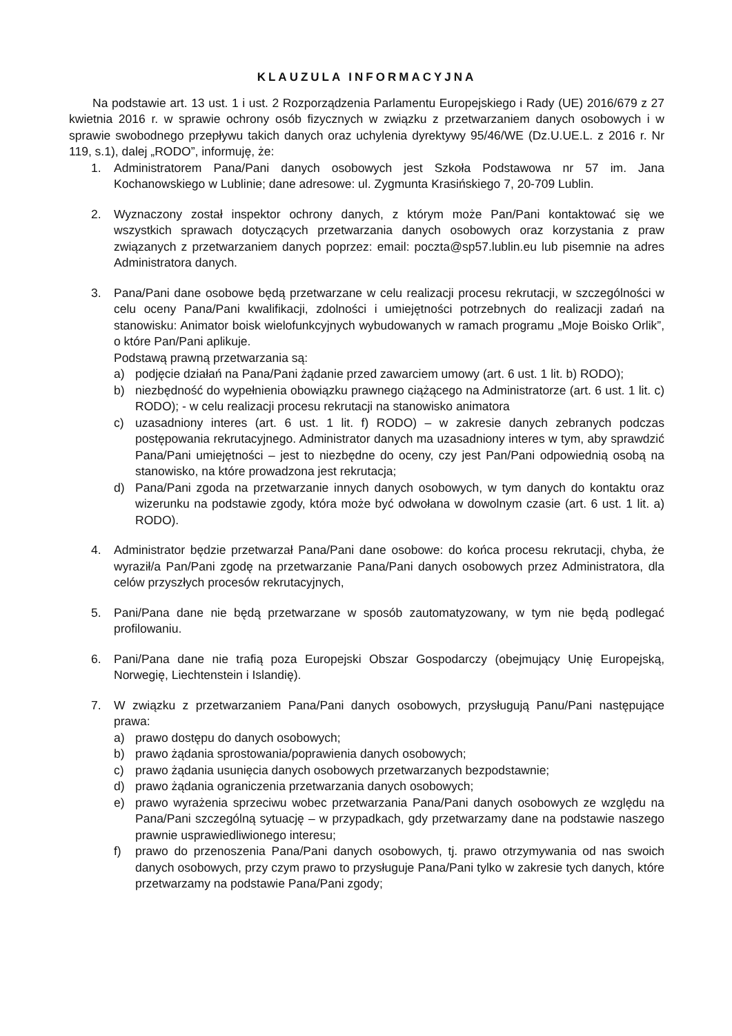KLAUZULA INFORMACYJNA
Na podstawie art. 13 ust. 1 i ust. 2 Rozporządzenia Parlamentu Europejskiego i Rady (UE) 2016/679 z 27 kwietnia 2016 r. w sprawie ochrony osób fizycznych w związku z przetwarzaniem danych osobowych i w sprawie swobodnego przepływu takich danych oraz uchylenia dyrektywy 95/46/WE (Dz.U.UE.L. z 2016 r. Nr 119, s.1), dalej „RODO”, informuję, że:
1. Administratorem Pana/Pani danych osobowych jest Szkoła Podstawowa nr 57 im. Jana Kochanowskiego w Lublinie; dane adresowe: ul. Zygmunta Krasińskiego 7, 20-709 Lublin.
2. Wyznaczony został inspektor ochrony danych, z którym może Pan/Pani kontaktować się we wszystkich sprawach dotyczących przetwarzania danych osobowych oraz korzystania z praw związanych z przetwarzaniem danych poprzez: email: poczta@sp57.lublin.eu lub pisemnie na adres Administratora danych.
3. Pana/Pani dane osobowe będą przetwarzane w celu realizacji procesu rekrutacji, w szczególności w celu oceny Pana/Pani kwalifikacji, zdolności i umiejętności potrzebnych do realizacji zadań na stanowisku: Animator boisk wielofunkcyjnych wybudowanych w ramach programu „Moje Boisko Orlik”, o które Pan/Pani aplikuje.
Podstawą prawną przetwarzania są:
a) podjęcie działań na Pana/Pani żądanie przed zawarciem umowy (art. 6 ust. 1 lit. b) RODO);
b) niezbędność do wypełnienia obowiązku prawnego ciążącego na Administratorze (art. 6 ust. 1 lit. c) RODO); - w celu realizacji procesu rekrutacji na stanowisko animatora
c) uzasadniony interes (art. 6 ust. 1 lit. f) RODO) – w zakresie danych zebranych podczas postępowania rekrutacyjnego. Administrator danych ma uzasadniony interes w tym, aby sprawdzić Pana/Pani umiejętności – jest to niezbędne do oceny, czy jest Pan/Pani odpowiednią osobą na stanowisko, na które prowadzona jest rekrutacja;
d) Pana/Pani zgoda na przetwarzanie innych danych osobowych, w tym danych do kontaktu oraz wizerunku na podstawie zgody, która może być odwołana w dowolnym czasie (art. 6 ust. 1 lit. a) RODO).
4. Administrator będzie przetwarzał Pana/Pani dane osobowe: do końca procesu rekrutacji, chyba, że wyraził/a Pan/Pani zgodę na przetwarzanie Pana/Pani danych osobowych przez Administratora, dla celów przyszłych procesów rekrutacyjnych,
5. Pani/Pana dane nie będą przetwarzane w sposób zautomatyzowany, w tym nie będą podlegać profilowaniu.
6. Pani/Pana dane nie trafią poza Europejski Obszar Gospodarczy (obejmujący Unię Europejską, Norwegię, Liechtenstein i Islandię).
7. W związku z przetwarzaniem Pana/Pani danych osobowych, przysługują Panu/Pani następujące prawa:
a) prawo dostępu do danych osobowych;
b) prawo żądania sprostowania/poprawienia danych osobowych;
c) prawo żądania usunięcia danych osobowych przetwarzanych bezpodstawnie;
d) prawo żądania ograniczenia przetwarzania danych osobowych;
e) prawo wyrażenia sprzeciwu wobec przetwarzania Pana/Pani danych osobowych ze względu na Pana/Pani szczególną sytuację – w przypadkach, gdy przetwarzamy dane na podstawie naszego prawnie usprawiedliwionego interesu;
f) prawo do przenoszenia Pana/Pani danych osobowych, tj. prawo otrzymywania od nas swoich danych osobowych, przy czym prawo to przysługuje Pana/Pani tylko w zakresie tych danych, które przetwarzamy na podstawie Pana/Pani zgody;